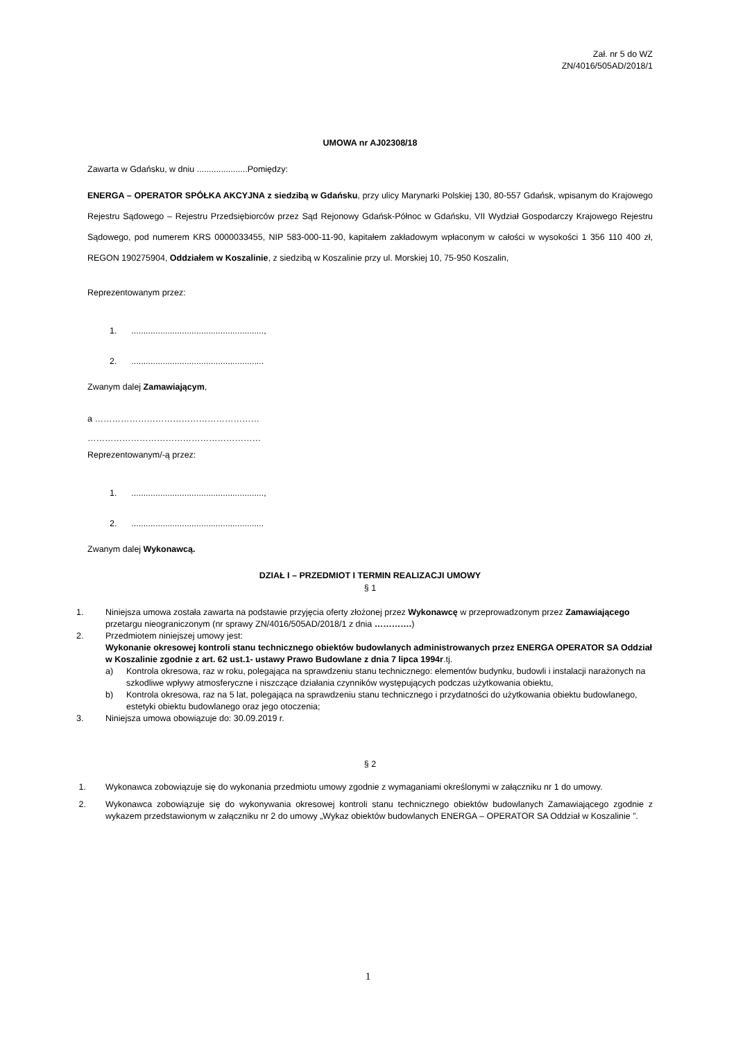Zał. nr 5 do WZ
ZN/4016/505AD/2018/1
UMOWA nr AJ02308/18
Zawarta w Gdańsku, w dniu .....................Pomiędzy:
ENERGA – OPERATOR SPÓŁKA AKCYJNA z siedzibą w Gdańsku, przy ulicy Marynarki Polskiej 130, 80-557 Gdańsk, wpisanym do Krajowego Rejestru Sądowego – Rejestru Przedsiębiorców przez Sąd Rejonowy Gdańsk-Północ w Gdańsku, VII Wydział Gospodarczy Krajowego Rejestru Sądowego, pod numerem KRS 0000033455, NIP 583-000-11-90, kapitałem zakładowym wpłaconym w całości w wysokości 1 356 110 400 zł, REGON 190275904, Oddziałem w Koszalinie, z siedzibą w Koszalinie przy ul. Morskiej 10, 75-950 Koszalin,
Reprezentowanym przez:
1. .......................................................,
2. .......................................................
Zwanym dalej Zamawiającym,
a …………………………………………………
……………………………………………………
Reprezentowanym/-ą przez:
1. .......................................................,
2. .......................................................
Zwanym dalej Wykonawcą.
DZIAŁ I – PRZEDMIOT I TERMIN REALIZACJI UMOWY
§ 1
1. Niniejsza umowa została zawarta na podstawie przyjęcia oferty złożonej przez Wykonawcę w przeprowadzonym przez Zamawiającego przetargu nieograniczonym (nr sprawy ZN/4016/505AD/2018/1 z dnia ………….)
2. Przedmiotem niniejszej umowy jest:
Wykonanie okresowej kontroli stanu technicznego obiektów budowlanych administrowanych przez ENERGA OPERATOR SA Oddział w Koszalinie zgodnie z art. 62 ust.1- ustawy Prawo Budowlane z dnia 7 lipca 1994r.tj.
a) Kontrola okresowa, raz w roku, polegająca na sprawdzeniu stanu technicznego: elementów budynku, budowli i instalacji narażonych na szkodliwe wpływy atmosferyczne i niszczące działania czynników występujących podczas użytkowania obiektu,
b) Kontrola okresowa, raz na 5 lat, polegająca na sprawdzeniu stanu technicznego i przydatności do użytkowania obiektu budowlanego, estetyki obiektu budowlanego oraz jego otoczenia;
3. Niniejsza umowa obowiązuje do: 30.09.2019 r.
§ 2
1. Wykonawca zobowiązuje się do wykonania przedmiotu umowy zgodnie z wymaganiami określonymi w załączniku nr 1 do umowy.
2. Wykonawca zobowiązuje się do wykonywania okresowej kontroli stanu technicznego obiektów budowlanych Zamawiającego zgodnie z wykazem przedstawionym w załączniku nr 2 do umowy „Wykaz obiektów budowlanych ENERGA – OPERATOR SA Oddział w Koszalinie ”.
1